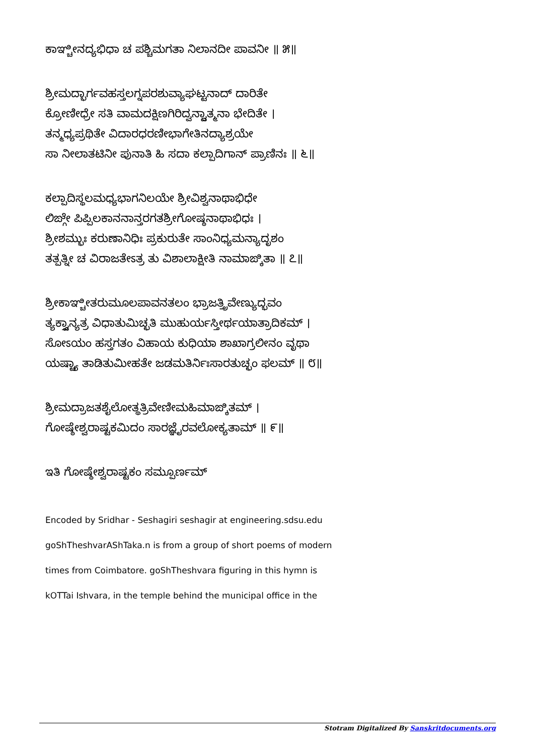ಕಾಞ್ಚೀನದ್ಯಭಿಧಾ ಚ ಪಶ್ಚಿಮಗತಾ ನಿಲಾನದೀ ಪಾವನೀ ॥ ೫॥
ಶ್ರೀಮದ್ಭಾರ್ಗವಹಸ್ತಲಗ್ನಪರಶುವ್ಯಾಘಟ್ಟನಾದ್ ದಾರಿತೇ
ಕ್ರೋಣೀಧ್ರೇ ಸತಿ ವಾಮದಕ್ಷಿಣಗಿರಿದ್ವನ್ದ್ವಾತ್ಮನಾ ಭೇದಿತೇ ।
ತನ್ಮಧ್ಯಪ್ರಥಿತೇ ವಿದಾರಧರಣೀಭಾಗೇತಿನದ್ಯಾಶ್ರಯೇ
ಸಾ ನೀಲಾತಟಿನೀ ಪುನಾತಿ ಹಿ ಸದಾ ಕಲ್ಪಾದಿಗಾನ್ ಪ್ರಾಣಿನಃ ॥ ೬॥
ಕಲ್ಪಾದಿಸ್ಥಲಮಧ್ಯಭಾಗನಿಲಯೇ ಶ್ರೀವಿಶ್ವನಾಥಾಭಿಧೇ
ಲಿಙ್ಗೇ ಪಿಪ್ಪಿಲಕಾನನಾನ್ತರಗತಶ್ರೀಗೋಷ್ಠನಾಥಾಭಿಧಃ ।
ಶ್ರೀಶಮ್ಭುಃ ಕರುಣಾನಿಧಿಃ ಪ್ರಕುರುತೇ ಸಾಂನಿಧ್ಯಮನ್ಯಾದೃಶಂ
ತತ್ಪತ್ನೀ ಚ ವಿರಾಜತೇಽತ್ರ ತು ವಿಶಾಲಾಕ್ಷೀತಿ ನಾಮಾಙ್ಕಿತಾ ॥ ೭॥
ಶ್ರೀಕಾಞ್ಚೀತರುಮೂಲಪಾವನತಲಂ ಭ್ರಾಜತ್ತ್ರಿವೇಣ್ಯುದ್ಭವಂ
ತ್ಯಕ್ತ್ವಾನ್ಯತ್ರ ವಿಧಾತುಮಿಚ್ಛತಿ ಮುಹುರ್ಯಸ್ತೀರ್ಥಯಾತ್ರಾದಿಕಮ್ ।
ಸೋಽಯಂ ಹಸ್ತಗತಂ ವಿಹಾಯ ಕುಧಿಯಾ ಶಾಖಾಗ್ರಲೀನಂ ವೃಥಾ
ಯಷ್ಟ್ಯಾ ತಾಡಿತುಮೀಹತೇ ಜಡಮತಿರ್ನಿಃಸಾರತುಚ್ಛಂ ಫಲಮ್ ॥ ೮॥
ಶ್ರೀಮದ್ರಾಜತಶೈಲೋತ್ಥತ್ರಿವೇಣೀಮಹಿಮಾಙ್ಕಿತಮ್ ।
ಗೋಷ್ಠೇಶ್ವರಾಷ್ಟಕಮಿದಂ ಸಾರಜ್ಞೈರವಲೋಕ್ಯತಾಮ್ ॥ ೯॥
ಇತಿ ಗೋಷ್ಠೇಶ್ವರಾಷ್ಟಕಂ ಸಮ್ಪೂರ್ಣಮ್
Encoded by Sridhar - Seshagiri seshagir at engineering.sdsu.edu
goShTheshvarAShTaka.n is from a group of short poems of modern
times from Coimbatore. goShTheshvara figuring in this hymn is
kOTTai Ishvara, in the temple behind the municipal office in the
Stotram Digitalized By Sanskritdocuments.org